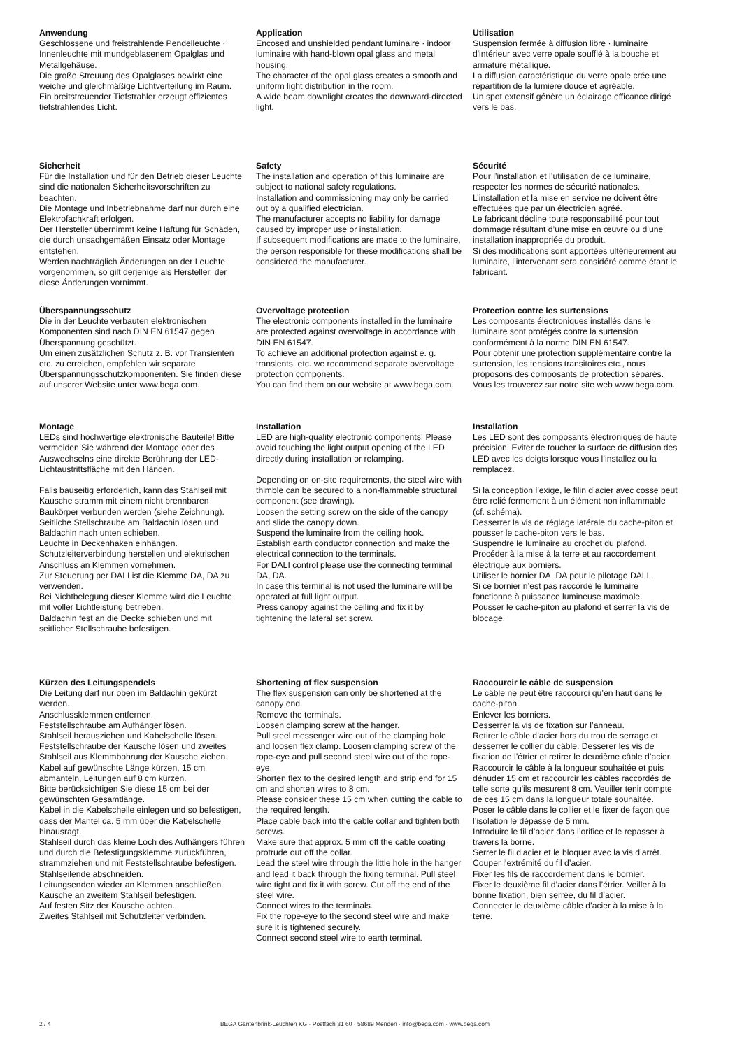Anwendung
Geschlossene und freistrahlende Pendelleuchte · Innenleuchte mit mundgeblasenem Opalglas und Metallgehäuse.
Die große Streuung des Opalglases bewirkt eine weiche und gleichmäßige Lichtverteilung im Raum.
Ein breitstreuender Tiefstrahler erzeugt effizientes tiefstrahlendes Licht.
Application
Encosed and unshielded pendant luminaire · indoor luminaire with hand-blown opal glass and metal housing.
The character of the opal glass creates a smooth and uniform light distribution in the room.
A wide beam downlight creates the downward-directed light.
Utilisation
Suspension fermée à diffusion libre · luminaire d'intérieur avec verre opale soufflé à la bouche et armature métallique.
La diffusion caractéristique du verre opale crée une répartition de la lumière douce et agréable.
Un spot extensif génère un éclairage efficance dirigé vers le bas.
Sicherheit
Für die Installation und für den Betrieb dieser Leuchte sind die nationalen Sicherheitsvorschriften zu beachten.
Die Montage und Inbetriebnahme darf nur durch eine Elektrofachkraft erfolgen.
Der Hersteller übernimmt keine Haftung für Schäden, die durch unsachgemäßen Einsatz oder Montage entstehen.
Werden nachträglich Änderungen an der Leuchte vorgenommen, so gilt derjenige als Hersteller, der diese Änderungen vornimmt.
Safety
The installation and operation of this luminaire are subject to national safety regulations.
Installation and commissioning may only be carried out by a qualified electrician.
The manufacturer accepts no liability for damage caused by improper use or installation.
If subsequent modifications are made to the luminaire, the person responsible for these modifications shall be considered the manufacturer.
Sécurité
Pour l’installation et l’utilisation de ce luminaire, respecter les normes de sécurité nationales.
L’installation et la mise en service ne doivent être effectuées que par un électricien agréé.
Le fabricant décline toute responsabilité pour tout dommage résultant d’une mise en œuvre ou d’une installation inappropriée du produit.
Si des modifications sont apportées ultérieurement au luminaire, l’intervenant sera considéré comme étant le fabricant.
Überspannungsschutz
Die in der Leuchte verbauten elektronischen Komponenten sind nach DIN EN 61547 gegen Überspannung geschützt.
Um einen zusätzlichen Schutz z. B. vor Transienten etc. zu erreichen, empfehlen wir separate Überspannungsschutzkomponenten. Sie finden diese auf unserer Website unter www.bega.com.
Overvoltage protection
The electronic components installed in the luminaire are protected against overvoltage in accordance with DIN EN 61547.
To achieve an additional protection against e. g. transients, etc. we recommend separate overvoltage protection components.
You can find them on our website at www.bega.com.
Protection contre les surtensions
Les composants électroniques installés dans le luminaire sont protégés contre la surtension conformément à la norme DIN EN 61547.
Pour obtenir une protection supplémentaire contre la surtension, les tensions transitoires etc., nous proposons des composants de protection séparés. Vous les trouverez sur notre site web www.bega.com.
Montage
LEDs sind hochwertige elektronische Bauteile! Bitte vermeiden Sie während der Montage oder des Auswechselns eine direkte Berührung der LED-Lichtaustrittsfläche mit den Händen.
Falls bauseitig erforderlich, kann das Stahlseil mit Kausche stramm mit einem nicht brennbaren Baukörper verbunden werden (siehe Zeichnung).
Seitliche Stellschraube am Baldachin lösen und Baldachin nach unten schieben.
Leuchte in Deckenhaken einhängen.
Schutzleiterverbindung herstellen und elektrischen Anschluss an Klemmen vornehmen.
Zur Steuerung per DALI ist die Klemme DA, DA zu verwenden.
Bei Nichtbelegung dieser Klemme wird die Leuchte mit voller Lichtleistung betrieben.
Baldachin fest an die Decke schieben und mit seitlicher Stellschraube befestigen.
Installation
LED are high-quality electronic components! Please avoid touching the light output opening of the LED directly during installation or relamping.
Depending on on-site requirements, the steel wire with thimble can be secured to a non-flammable structural component (see drawing).
Loosen the setting screw on the side of the canopy and slide the canopy down.
Suspend the luminaire from the ceiling hook.
Establish earth conductor connection and make the electrical connection to the terminals.
For DALI control please use the connecting terminal DA, DA.
In case this terminal is not used the luminaire will be operated at full light output.
Press canopy against the ceiling and fix it by tightening the lateral set screw.
Installation
Les LED sont des composants électroniques de haute précision. Eviter de toucher la surface de diffusion des LED avec les doigts lorsque vous l’installez ou la remplacez.
Si la conception l’exige, le filin d’acier avec cosse peut être relié fermement à un élément non inflammable (cf. schéma).
Desserrer la vis de réglage latérale du cache-piton et pousser le cache-piton vers le bas.
Suspendre le luminaire au crochet du plafond.
Procéder à la mise à la terre et au raccordement électrique aux borniers.
Utiliser le bornier DA, DA pour le pilotage DALI.
Si ce bornier n’est pas raccordé le luminaire fonctionne à puissance lumineuse maximale.
Pousser le cache-piton au plafond et serrer la vis de blocage.
Kürzen des Leitungspendels
Die Leitung darf nur oben im Baldachin gekürzt werden.
Anschlussklemmen entfernen.
Feststellschraube am Aufhänger lösen.
Stahlseil herausziehen und Kabelschelle lösen. Feststellschraube der Kausche lösen und zweites Stahlseil aus Klemmbohrung der Kausche ziehen.
Kabel auf gewünschte Länge kürzen, 15 cm abmanteln, Leitungen auf 8 cm kürzen.
Bitte berücksichtigen Sie diese 15 cm bei der gewünschten Gesamtlänge.
Kabel in die Kabelschelle einlegen und so befestigen, dass der Mantel ca. 5 mm über die Kabelschelle hinausragt.
Stahlseil durch das kleine Loch des Aufhängers führen und durch die Befestigungsklemme zurückführen, strammziehen und mit Feststellschraube befestigen. Stahlseilende abschneiden.
Leitungsenden wieder an Klemmen anschließen.
Kausche an zweitem Stahlseil befestigen.
Auf festen Sitz der Kausche achten.
Zweites Stahlseil mit Schutzleiter verbinden.
Shortening of flex suspension
The flex suspension can only be shortened at the canopy end.
Remove the terminals.
Loosen clamping screw at the hanger.
Pull steel messenger wire out of the clamping hole and loosen flex clamp. Loosen clamping screw of the rope-eye and pull second steel wire out of the rope-eye.
Shorten flex to the desired length and strip end for 15 cm and shorten wires to 8 cm.
Please consider these 15 cm when cutting the cable to the required length.
Place cable back into the cable collar and tighten both screws.
Make sure that approx. 5 mm off the cable coating protrude out off the collar.
Lead the steel wire through the little hole in the hanger and lead it back through the fixing terminal. Pull steel wire tight and fix it with screw. Cut off the end of the steel wire.
Connect wires to the terminals.
Fix the rope-eye to the second steel wire and make sure it is tightened securely.
Connect second steel wire to earth terminal.
Raccourcir le câble de suspension
Le câble ne peut être raccourci qu’en haut dans le cache-piton.
Enlever les borniers.
Desserrer la vis de fixation sur l’anneau.
Retirer le câble d’acier hors du trou de serrage et desserrer le collier du câble. Desserer les vis de fixation de l’étrier et retirer le deuxième câble d’acier.
Raccourcir le câble à la longueur souhaitée et puis dénuder 15 cm et raccourcir les câbles raccordés de telle sorte qu'ils mesurent 8 cm. Veuiller tenir compte de ces 15 cm dans la longueur totale souhaitée.
Poser le câble dans le collier et le fixer de façon que l’isolation le dépasse de 5 mm.
Introduire le fil d’acier dans l’orifice et le repasser à travers la borne.
Serrer le fil d’acier et le bloquer avec la vis d’arrêt. Couper l'extrémité du fil d’acier.
Fixer les fils de raccordement dans le bornier.
Fixer le deuxième fil d’acier dans l’étrier. Veiller à la bonne fixation, bien serrée, du fil d’acier.
Connecter le deuxième câble d’acier à la mise à la terre.
2 / 4 BEGA Gantenbrink-Leuchten KG · Postfach 31 60 · 58689 Menden · info@bega.com · www.bega.com